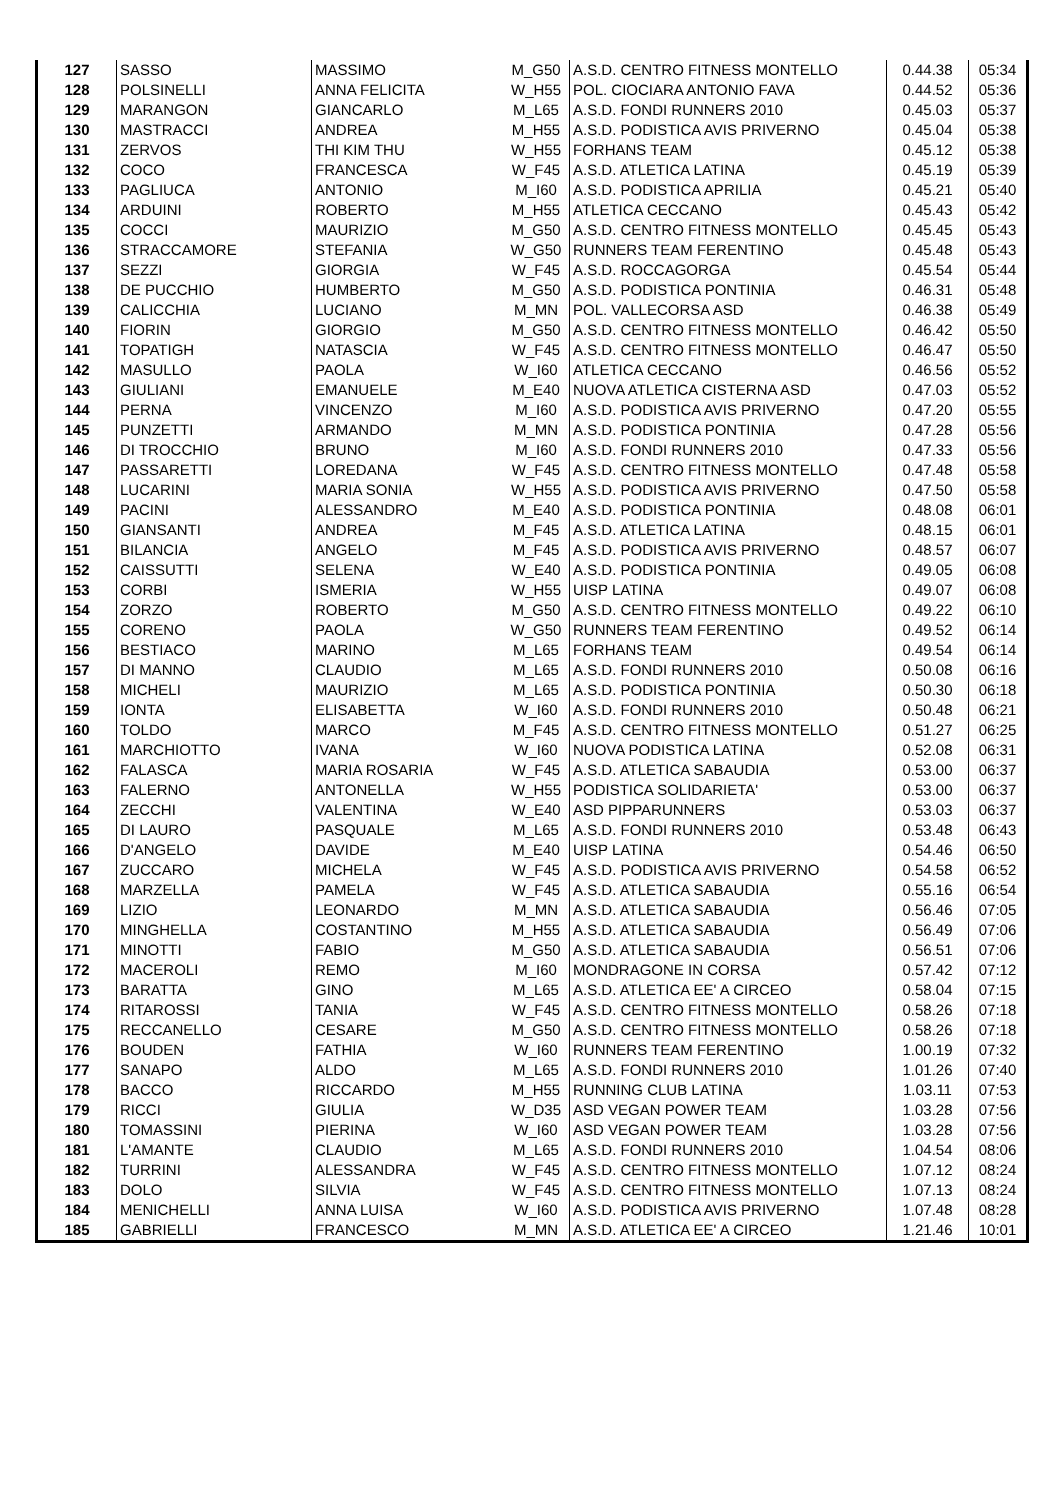| 127 | SASSO | MASSIMO | M_G50 | A.S.D. CENTRO FITNESS MONTELLO | 0.44.38 | 05:34 |
| 128 | POLSINELLI | ANNA FELICITA | W_H55 | POL. CIOCIARA ANTONIO FAVA | 0.44.52 | 05:36 |
| 129 | MARANGON | GIANCARLO | M_L65 | A.S.D. FONDI RUNNERS 2010 | 0.45.03 | 05:37 |
| 130 | MASTRACCI | ANDREA | M_H55 | A.S.D. PODISTICA AVIS PRIVERNO | 0.45.04 | 05:38 |
| 131 | ZERVOS | THI KIM THU | W_H55 | FORHANS TEAM | 0.45.12 | 05:38 |
| 132 | COCO | FRANCESCA | W_F45 | A.S.D. ATLETICA LATINA | 0.45.19 | 05:39 |
| 133 | PAGLIUCA | ANTONIO | M_I60 | A.S.D. PODISTICA APRILIA | 0.45.21 | 05:40 |
| 134 | ARDUINI | ROBERTO | M_H55 | ATLETICA CECCANO | 0.45.43 | 05:42 |
| 135 | COCCI | MAURIZIO | M_G50 | A.S.D. CENTRO FITNESS MONTELLO | 0.45.45 | 05:43 |
| 136 | STRACCAMORE | STEFANIA | W_G50 | RUNNERS TEAM FERENTINO | 0.45.48 | 05:43 |
| 137 | SEZZI | GIORGIA | W_F45 | A.S.D. ROCCAGORGA | 0.45.54 | 05:44 |
| 138 | DE PUCCHIO | HUMBERTO | M_G50 | A.S.D. PODISTICA PONTINIA | 0.46.31 | 05:48 |
| 139 | CALICCHIA | LUCIANO | M_MN | POL. VALLECORSA ASD | 0.46.38 | 05:49 |
| 140 | FIORIN | GIORGIO | M_G50 | A.S.D. CENTRO FITNESS MONTELLO | 0.46.42 | 05:50 |
| 141 | TOPATIGH | NATASCIA | W_F45 | A.S.D. CENTRO FITNESS MONTELLO | 0.46.47 | 05:50 |
| 142 | MASULLO | PAOLA | W_I60 | ATLETICA CECCANO | 0.46.56 | 05:52 |
| 143 | GIULIANI | EMANUELE | M_E40 | NUOVA ATLETICA CISTERNA ASD | 0.47.03 | 05:52 |
| 144 | PERNA | VINCENZO | M_I60 | A.S.D. PODISTICA AVIS PRIVERNO | 0.47.20 | 05:55 |
| 145 | PUNZETTI | ARMANDO | M_MN | A.S.D. PODISTICA PONTINIA | 0.47.28 | 05:56 |
| 146 | DI TROCCHIO | BRUNO | M_I60 | A.S.D. FONDI RUNNERS 2010 | 0.47.33 | 05:56 |
| 147 | PASSARETTI | LOREDANA | W_F45 | A.S.D. CENTRO FITNESS MONTELLO | 0.47.48 | 05:58 |
| 148 | LUCARINI | MARIA SONIA | W_H55 | A.S.D. PODISTICA AVIS PRIVERNO | 0.47.50 | 05:58 |
| 149 | PACINI | ALESSANDRO | M_E40 | A.S.D. PODISTICA PONTINIA | 0.48.08 | 06:01 |
| 150 | GIANSANTI | ANDREA | M_F45 | A.S.D. ATLETICA LATINA | 0.48.15 | 06:01 |
| 151 | BILANCIA | ANGELO | M_F45 | A.S.D. PODISTICA AVIS PRIVERNO | 0.48.57 | 06:07 |
| 152 | CAISSUTTI | SELENA | W_E40 | A.S.D. PODISTICA PONTINIA | 0.49.05 | 06:08 |
| 153 | CORBI | ISMERIA | W_H55 | UISP LATINA | 0.49.07 | 06:08 |
| 154 | ZORZO | ROBERTO | M_G50 | A.S.D. CENTRO FITNESS MONTELLO | 0.49.22 | 06:10 |
| 155 | CORENO | PAOLA | W_G50 | RUNNERS TEAM FERENTINO | 0.49.52 | 06:14 |
| 156 | BESTIACO | MARINO | M_L65 | FORHANS TEAM | 0.49.54 | 06:14 |
| 157 | DI MANNO | CLAUDIO | M_L65 | A.S.D. FONDI RUNNERS 2010 | 0.50.08 | 06:16 |
| 158 | MICHELI | MAURIZIO | M_L65 | A.S.D. PODISTICA PONTINIA | 0.50.30 | 06:18 |
| 159 | IONTA | ELISABETTA | W_I60 | A.S.D. FONDI RUNNERS 2010 | 0.50.48 | 06:21 |
| 160 | TOLDO | MARCO | M_F45 | A.S.D. CENTRO FITNESS MONTELLO | 0.51.27 | 06:25 |
| 161 | MARCHIOTTO | IVANA | W_I60 | NUOVA PODISTICA LATINA | 0.52.08 | 06:31 |
| 162 | FALASCA | MARIA ROSARIA | W_F45 | A.S.D. ATLETICA SABAUDIA | 0.53.00 | 06:37 |
| 163 | FALERNO | ANTONELLA | W_H55 | PODISTICA SOLIDARIETA' | 0.53.00 | 06:37 |
| 164 | ZECCHI | VALENTINA | W_E40 | ASD PIPPARUNNERS | 0.53.03 | 06:37 |
| 165 | DI LAURO | PASQUALE | M_L65 | A.S.D. FONDI RUNNERS 2010 | 0.53.48 | 06:43 |
| 166 | D'ANGELO | DAVIDE | M_E40 | UISP LATINA | 0.54.46 | 06:50 |
| 167 | ZUCCARO | MICHELA | W_F45 | A.S.D. PODISTICA AVIS PRIVERNO | 0.54.58 | 06:52 |
| 168 | MARZELLA | PAMELA | W_F45 | A.S.D. ATLETICA SABAUDIA | 0.55.16 | 06:54 |
| 169 | LIZIO | LEONARDO | M_MN | A.S.D. ATLETICA SABAUDIA | 0.56.46 | 07:05 |
| 170 | MINGHELLA | COSTANTINO | M_H55 | A.S.D. ATLETICA SABAUDIA | 0.56.49 | 07:06 |
| 171 | MINOTTI | FABIO | M_G50 | A.S.D. ATLETICA SABAUDIA | 0.56.51 | 07:06 |
| 172 | MACEROLI | REMO | M_I60 | MONDRAGONE IN CORSA | 0.57.42 | 07:12 |
| 173 | BARATTA | GINO | M_L65 | A.S.D. ATLETICA EE' A CIRCEO | 0.58.04 | 07:15 |
| 174 | RITAROSSI | TANIA | W_F45 | A.S.D. CENTRO FITNESS MONTELLO | 0.58.26 | 07:18 |
| 175 | RECCANELLO | CESARE | M_G50 | A.S.D. CENTRO FITNESS MONTELLO | 0.58.26 | 07:18 |
| 176 | BOUDEN | FATHIA | W_I60 | RUNNERS TEAM FERENTINO | 1.00.19 | 07:32 |
| 177 | SANAPO | ALDO | M_L65 | A.S.D. FONDI RUNNERS 2010 | 1.01.26 | 07:40 |
| 178 | BACCO | RICCARDO | M_H55 | RUNNING CLUB LATINA | 1.03.11 | 07:53 |
| 179 | RICCI | GIULIA | W_D35 | ASD VEGAN POWER TEAM | 1.03.28 | 07:56 |
| 180 | TOMASSINI | PIERINA | W_I60 | ASD VEGAN POWER TEAM | 1.03.28 | 07:56 |
| 181 | L'AMANTE | CLAUDIO | M_L65 | A.S.D. FONDI RUNNERS 2010 | 1.04.54 | 08:06 |
| 182 | TURRINI | ALESSANDRA | W_F45 | A.S.D. CENTRO FITNESS MONTELLO | 1.07.12 | 08:24 |
| 183 | DOLO | SILVIA | W_F45 | A.S.D. CENTRO FITNESS MONTELLO | 1.07.13 | 08:24 |
| 184 | MENICHELLI | ANNA LUISA | W_I60 | A.S.D. PODISTICA AVIS PRIVERNO | 1.07.48 | 08:28 |
| 185 | GABRIELLI | FRANCESCO | M_MN | A.S.D. ATLETICA EE' A CIRCEO | 1.21.46 | 10:01 |